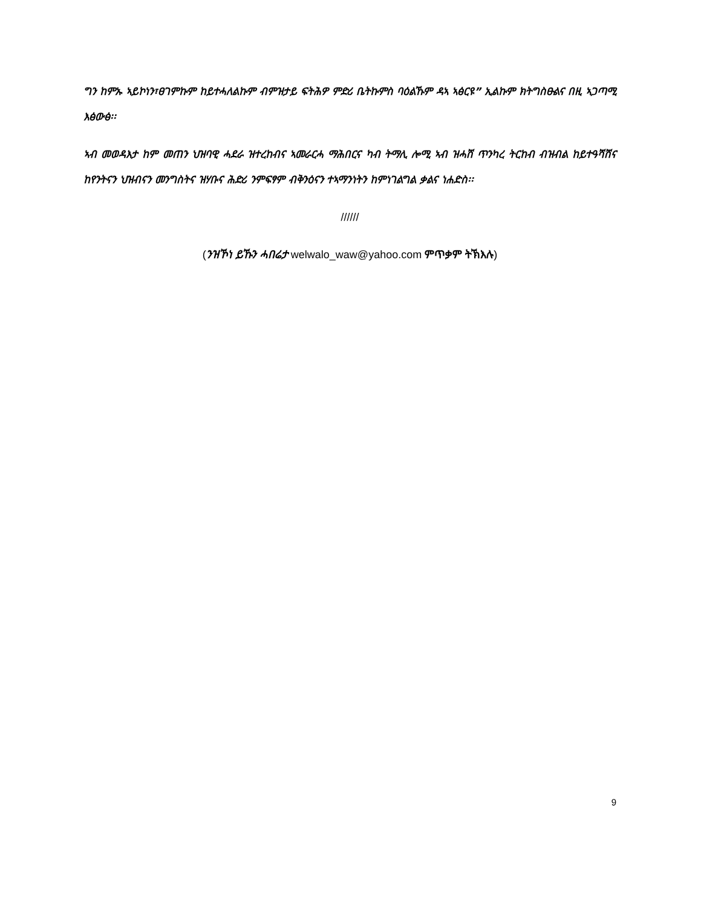ግን ከምኡ ኣይኮነን፣ፀገምኩም ከይተሓለልኩም ብምዝታይ ፍትሕዎ ምድሪ ቤትኩምስ ባዕልኹም ዳኣ ኣፅርዩ” ኢልኩም ክትግስፁልና በዚ ኣጋጣሚ እፅውፅ፡፡
ኣብ መወዳእታ ከም መጠን ህዝባዊ ሓደራ ዝተረከብና ኣመራርሓ ማሕበርና ካብ ትማሊ ሎሚ ኣብ ዝሓሸ ጥንካረ ትርከብ ብዝብል ከይተዓሻሸና ከየንትናን ህዝብናን መንግስትና ዝሃቡና ሕድሪ ንምፍፃም ብቅንዕናን ተኣማንነትን ከምነገልግል ቃልና ነሐድስ፡፡
//////
(ንዝኾነ ይኹን ሓበሬታ welwalo_waw@yahoo.com ምጥቃም ትኽእሉ)
9